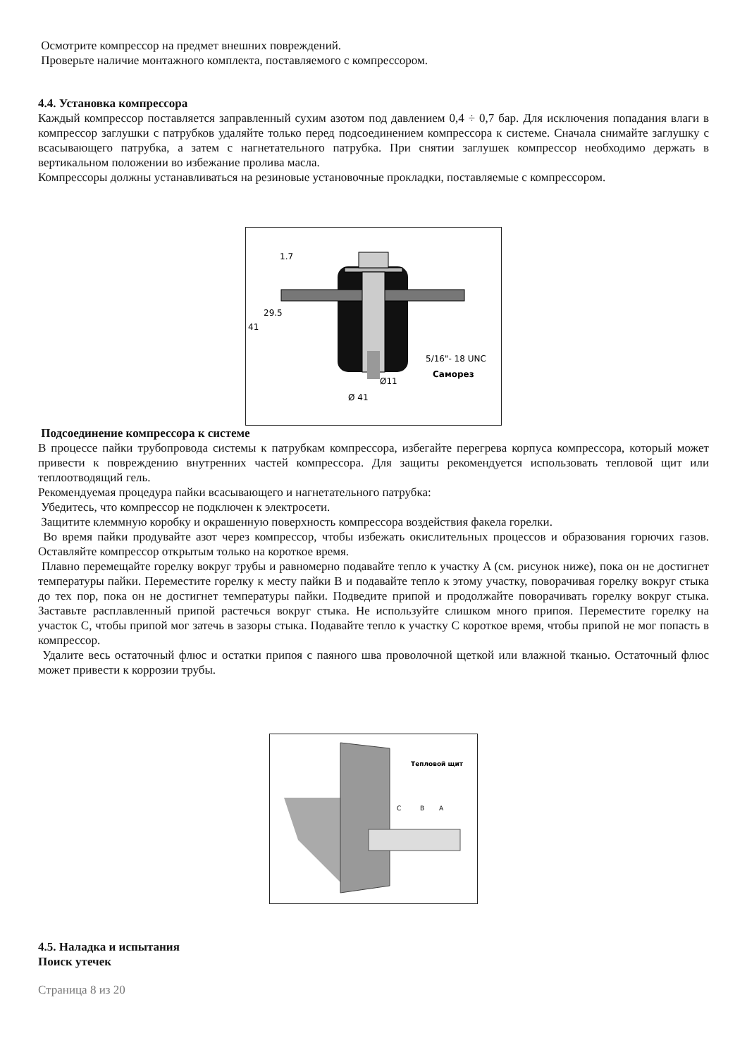Осмотрите компрессор на предмет внешних повреждений.
Проверьте наличие монтажного комплекта, поставляемого с компрессором.
4.4. Установка компрессора
Каждый компрессор поставляется заправленный сухим азотом под давлением 0,4 ÷ 0,7 бар. Для исключения попадания влаги в компрессор заглушки с патрубков удаляйте только перед подсоединением компрессора к системе. Сначала снимайте заглушку с всасывающего патрубка, а затем с нагнетательного патрубка. При снятии заглушек компрессор необходимо держать в вертикальном положении во избежание пролива масла.
Компрессоры должны устанавливаться на резиновые установочные прокладки, поставляемые с компрессором.
1.7
29.5
41
5/16"- 18 UNC
Саморез
Ø11
Ø 41
Подсоединение компрессора к системе
В процессе пайки трубопровода системы к патрубкам компрессора, избегайте перегрева корпуса компрессора, который может привести к повреждению внутренних частей компрессора. Для защиты рекомендуется использовать тепловой щит или теплоотводящий гель.
Рекомендуемая процедура пайки всасывающего и нагнетательного патрубка:
Убедитесь, что компрессор не подключен к электросети.
Защитите клеммную коробку и окрашенную поверхность компрессора воздействия факела горелки.
Во время пайки продувайте азот через компрессор, чтобы избежать окислительных процессов и образования горючих газов. Оставляйте компрессор открытым только на короткое время.
Плавно перемещайте горелку вокруг трубы и равномерно подавайте тепло к участку A (см. рисунок ниже), пока он не достигнет температуры пайки. Переместите горелку к месту пайки B и подавайте тепло к этому участку, поворачивая горелку вокруг стыка до тех пор, пока он не достигнет температуры пайки. Подведите припой и продолжайте поворачивать горелку вокруг стыка. Заставьте расплавленный припой растечься вокруг стыка. Не используйте слишком много припоя. Переместите горелку на участок C, чтобы припой мог затечь в зазоры стыка. Подавайте тепло к участку C короткое время, чтобы припой не мог попасть в компрессор.
Удалите весь остаточный флюс и остатки припоя с паяного шва проволочной щеткой или влажной тканью. Остаточный флюс может привести к коррозии трубы.
Тепловой щит
C
B
A
4.5. Наладка и испытания
Поиск утечек
Страница 8 из 20